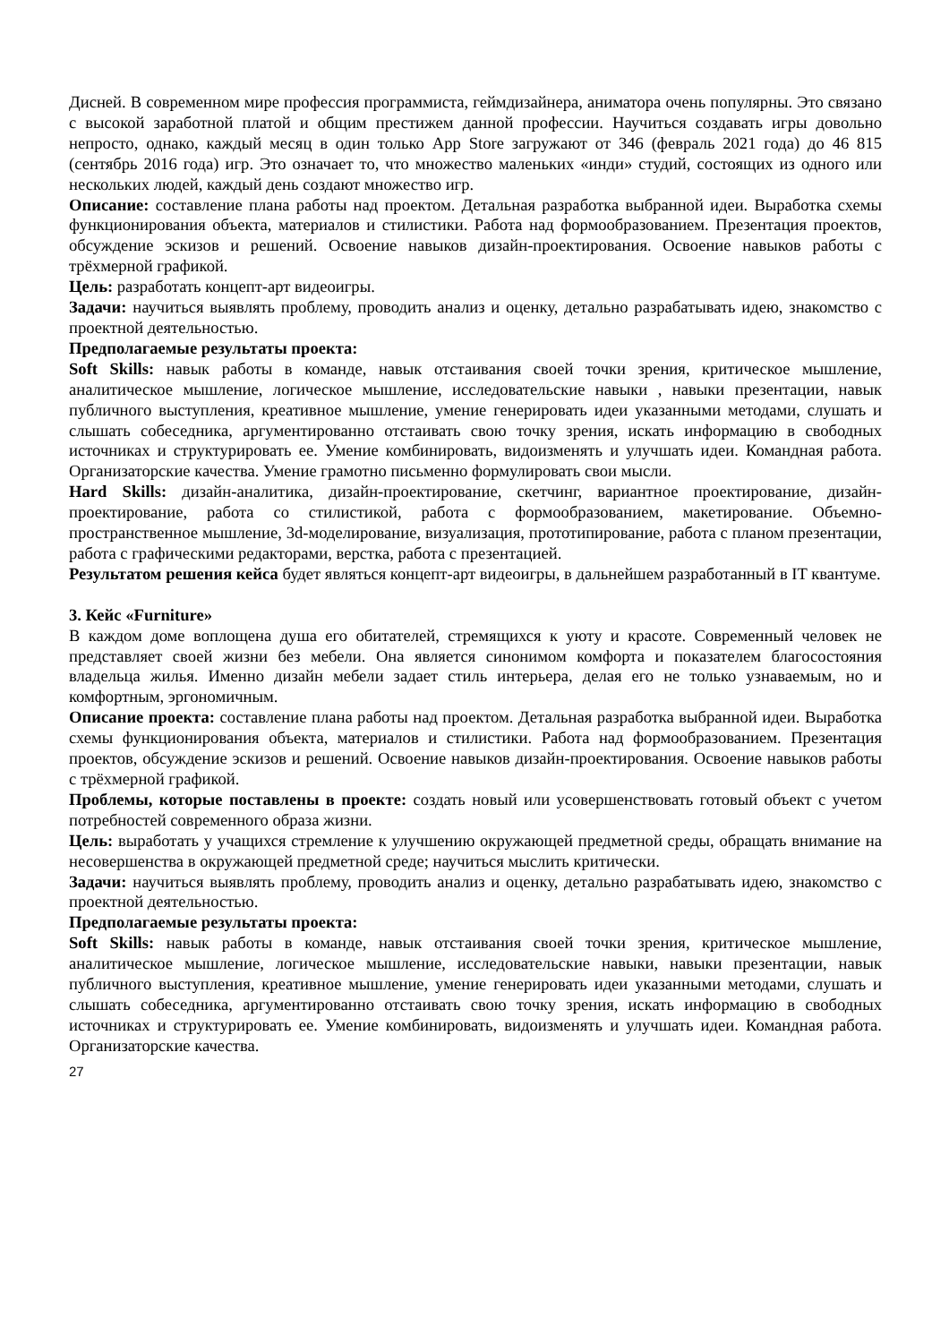Дисней. В современном мире профессия программиста, геймдизайнера, аниматора очень популярны. Это связано с высокой заработной платой и общим престижем данной профессии. Научиться создавать игры довольно непросто, однако, каждый месяц в один только App Store загружают от 346 (февраль 2021 года) до 46 815 (сентябрь 2016 года) игр. Это означает то, что множество маленьких «инди» студий, состоящих из одного или нескольких людей, каждый день создают множество игр.
Описание: составление плана работы над проектом. Детальная разработка выбранной идеи. Выработка схемы функционирования объекта, материалов и стилистики. Работа над формообразованием. Презентация проектов, обсуждение эскизов и решений. Освоение навыков дизайн-проектирования. Освоение навыков работы с трёхмерной графикой.
Цель: разработать концепт-арт видеоигры.
Задачи: научиться выявлять проблему, проводить анализ и оценку, детально разрабатывать идею, знакомство с проектной деятельностью.
Предполагаемые результаты проекта:
Soft Skills: навык работы в команде, навык отстаивания своей точки зрения, критическое мышление, аналитическое мышление, логическое мышление, исследовательские навыки , навыки презентации, навык публичного выступления, креативное мышление, умение генерировать идеи указанными методами, слушать и слышать собеседника, аргументированно отстаивать свою точку зрения, искать информацию в свободных источниках и структурировать ее. Умение комбинировать, видоизменять и улучшать идеи. Командная работа. Организаторские качества. Умение грамотно письменно формулировать свои мысли.
Hard Skills: дизайн-аналитика, дизайн-проектирование, скетчинг, вариантное проектирование, дизайн-проектирование, работа со стилистикой, работа с формообразованием, макетирование. Объемно-пространственное мышление, 3d-моделирование, визуализация, прототипирование, работа с планом презентации, работа с графическими редакторами, верстка, работа с презентацией.
Результатом решения кейса будет являться концепт-арт видеоигры, в дальнейшем разработанный в IT квантуме.
3. Кейс «Furniture»
В каждом доме воплощена душа его обитателей, стремящихся к уюту и красоте. Современный человек не представляет своей жизни без мебели. Она является синонимом комфорта и показателем благосостояния владельца жилья. Именно дизайн мебели задает стиль интерьера, делая его не только узнаваемым, но и комфортным, эргономичным.
Описание проекта: составление плана работы над проектом. Детальная разработка выбранной идеи. Выработка схемы функционирования объекта, материалов и стилистики. Работа над формообразованием. Презентация проектов, обсуждение эскизов и решений. Освоение навыков дизайн-проектирования. Освоение навыков работы с трёхмерной графикой.
Проблемы, которые поставлены в проекте: создать новый или усовершенствовать готовый объект с учетом потребностей современного образа жизни.
Цель: выработать у учащихся стремление к улучшению окружающей предметной среды, обращать внимание на несовершенства в окружающей предметной среде; научиться мыслить критически.
Задачи: научиться выявлять проблему, проводить анализ и оценку, детально разрабатывать идею, знакомство с проектной деятельностью.
Предполагаемые результаты проекта:
Soft Skills: навык работы в команде, навык отстаивания своей точки зрения, критическое мышление, аналитическое мышление, логическое мышление, исследовательские навыки, навыки презентации, навык публичного выступления, креативное мышление, умение генерировать идеи указанными методами, слушать и слышать собеседника, аргументированно отстаивать свою точку зрения, искать информацию в свободных источниках и структурировать ее. Умение комбинировать, видоизменять и улучшать идеи. Командная работа. Организаторские качества.
27